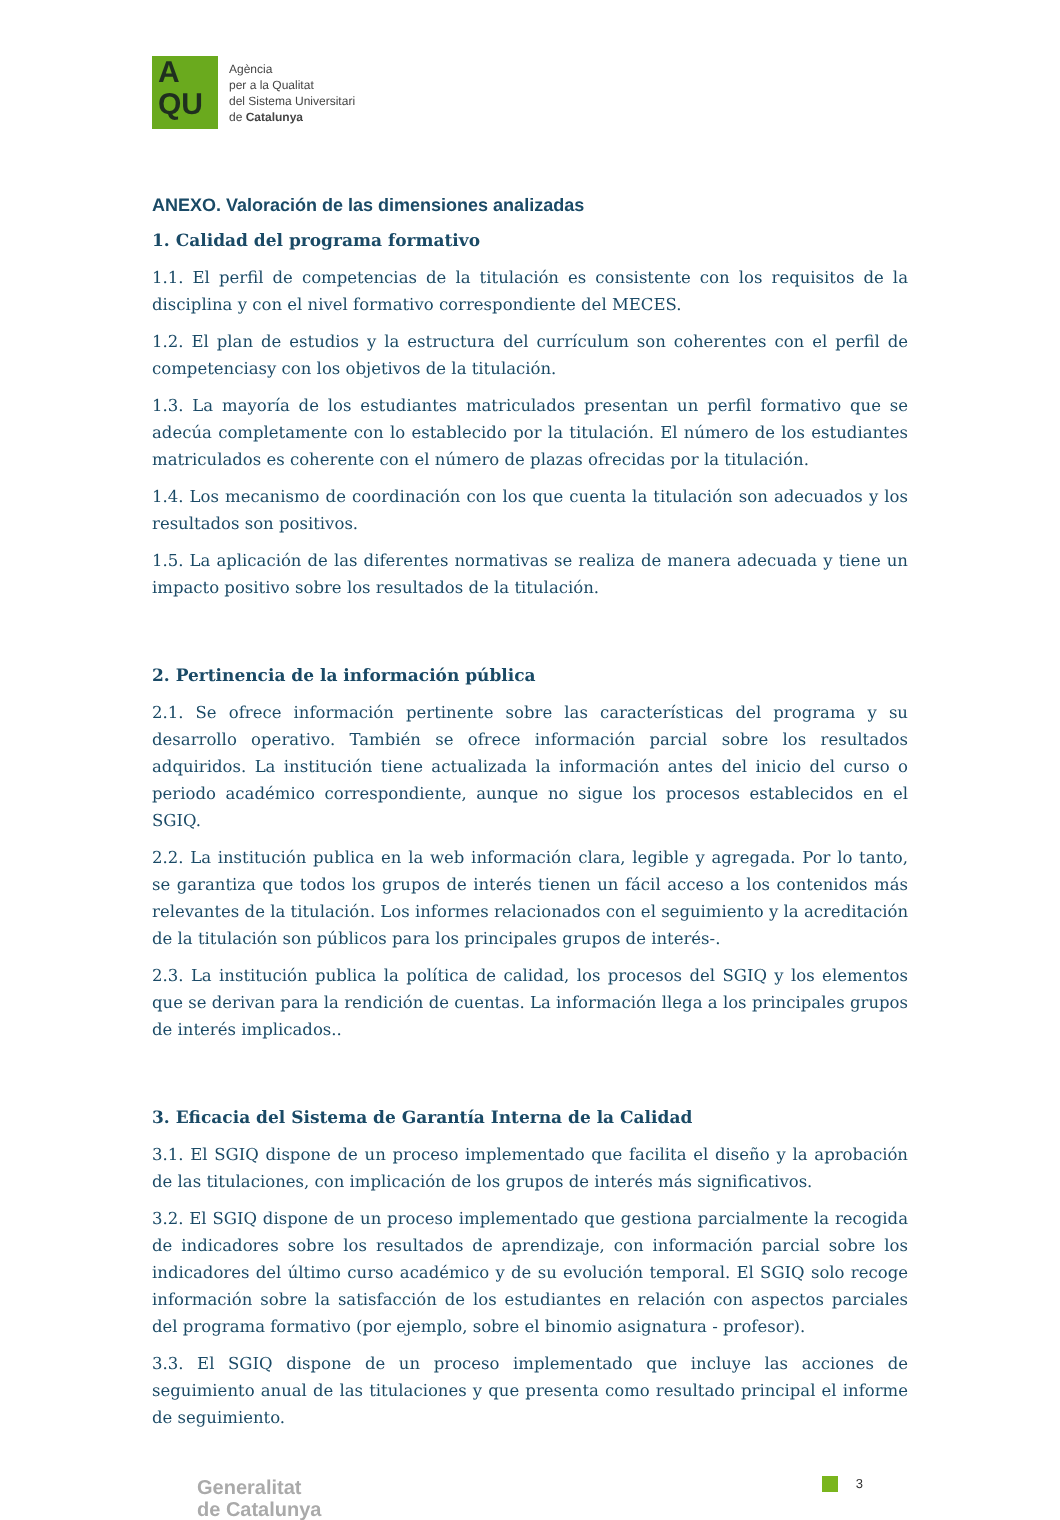A
QU
Agència
per a la Qualitat
del Sistema Universitari
de Catalunya
ANEXO. Valoración de las dimensiones analizadas
1. Calidad del programa formativo
1.1. El perfil de competencias de la titulación es consistente con los requisitos de la disciplina y con el nivel formativo correspondiente del MECES.
1.2. El plan de estudios y la estructura del currículum son coherentes con el perfil de competenciasy con los objetivos de la titulación.
1.3. La mayoría de los estudiantes matriculados presentan un perfil formativo que se adecúa completamente con lo establecido por la titulación. El número de los estudiantes matriculados es coherente con el número de plazas ofrecidas por la titulación.
1.4. Los mecanismo de coordinación con los que cuenta la titulación son adecuados y los resultados son positivos.
1.5. La aplicación de las diferentes normativas se realiza de manera adecuada y tiene un impacto positivo sobre los resultados de la titulación.
2. Pertinencia de la información pública
2.1. Se ofrece información pertinente sobre las características del programa y su desarrollo operativo. También se ofrece información parcial sobre los resultados adquiridos. La institución tiene actualizada la información antes del inicio del curso o periodo académico correspondiente, aunque no sigue los procesos establecidos en el SGIQ.
2.2. La institución publica en la web información clara, legible y agregada. Por lo tanto, se garantiza que todos los grupos de interés tienen un fácil acceso a los contenidos más relevantes de la titulación. Los informes relacionados con el seguimiento y la acreditación de la titulación son públicos para los principales grupos de interés-.
2.3. La institución publica la política de calidad, los procesos del SGIQ y los elementos que se derivan para la rendición de cuentas. La información llega a los principales grupos de interés implicados..
3. Eficacia del Sistema de Garantía Interna de la Calidad
3.1. El SGIQ dispone de un proceso implementado que facilita el diseño y la aprobación de las titulaciones, con implicación de los grupos de interés más significativos.
3.2. El SGIQ dispone de un proceso implementado que gestiona parcialmente la recogida de indicadores sobre los resultados de aprendizaje, con información parcial sobre los indicadores del último curso académico y de su evolución temporal. El SGIQ solo recoge información sobre la satisfacción de los estudiantes en relación con aspectos parciales del programa formativo (por ejemplo, sobre el binomio asignatura - profesor).
3.3. El SGIQ dispone de un proceso implementado que incluye las acciones de seguimiento anual de las titulaciones y que presenta como resultado principal el informe de seguimiento.
Generalitat
de Catalunya
3